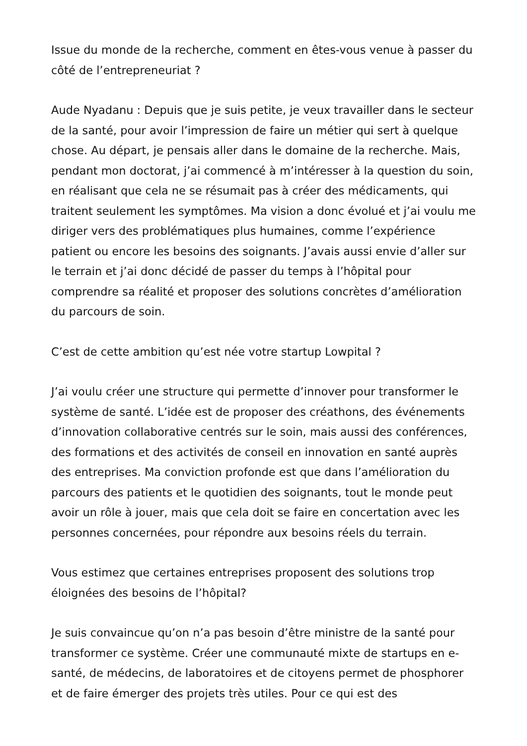Issue du monde de la recherche, comment en êtes-vous venue à passer du côté de l’entrepreneuriat ?
Aude Nyadanu : Depuis que je suis petite, je veux travailler dans le secteur de la santé, pour avoir l’impression de faire un métier qui sert à quelque chose. Au départ, je pensais aller dans le domaine de la recherche. Mais, pendant mon doctorat, j’ai commencé à m’intéresser à la question du soin, en réalisant que cela ne se résumait pas à créer des médicaments, qui traitent seulement les symptômes. Ma vision a donc évolué et j’ai voulu me diriger vers des problématiques plus humaines, comme l’expérience patient ou encore les besoins des soignants. J’avais aussi envie d’aller sur le terrain et j’ai donc décidé de passer du temps à l’hôpital pour comprendre sa réalité et proposer des solutions concrètes d’amélioration du parcours de soin.
C’est de cette ambition qu’est née votre startup Lowpital ?
J’ai voulu créer une structure qui permette d’innover pour transformer le système de santé. L’idée est de proposer des créathons, des événements d’innovation collaborative centrés sur le soin, mais aussi des conférences, des formations et des activités de conseil en innovation en santé auprès des entreprises. Ma conviction profonde est que dans l’amélioration du parcours des patients et le quotidien des soignants, tout le monde peut avoir un rôle à jouer, mais que cela doit se faire en concertation avec les personnes concernées, pour répondre aux besoins réels du terrain.
Vous estimez que certaines entreprises proposent des solutions trop éloignées des besoins de l’hôpital?
Je suis convaincue qu’on n’a pas besoin d’être ministre de la santé pour transformer ce système. Créer une communauté mixte de startups en e-santé, de médecins, de laboratoires et de citoyens permet de phosphorer et de faire émerger des projets très utiles. Pour ce qui est des